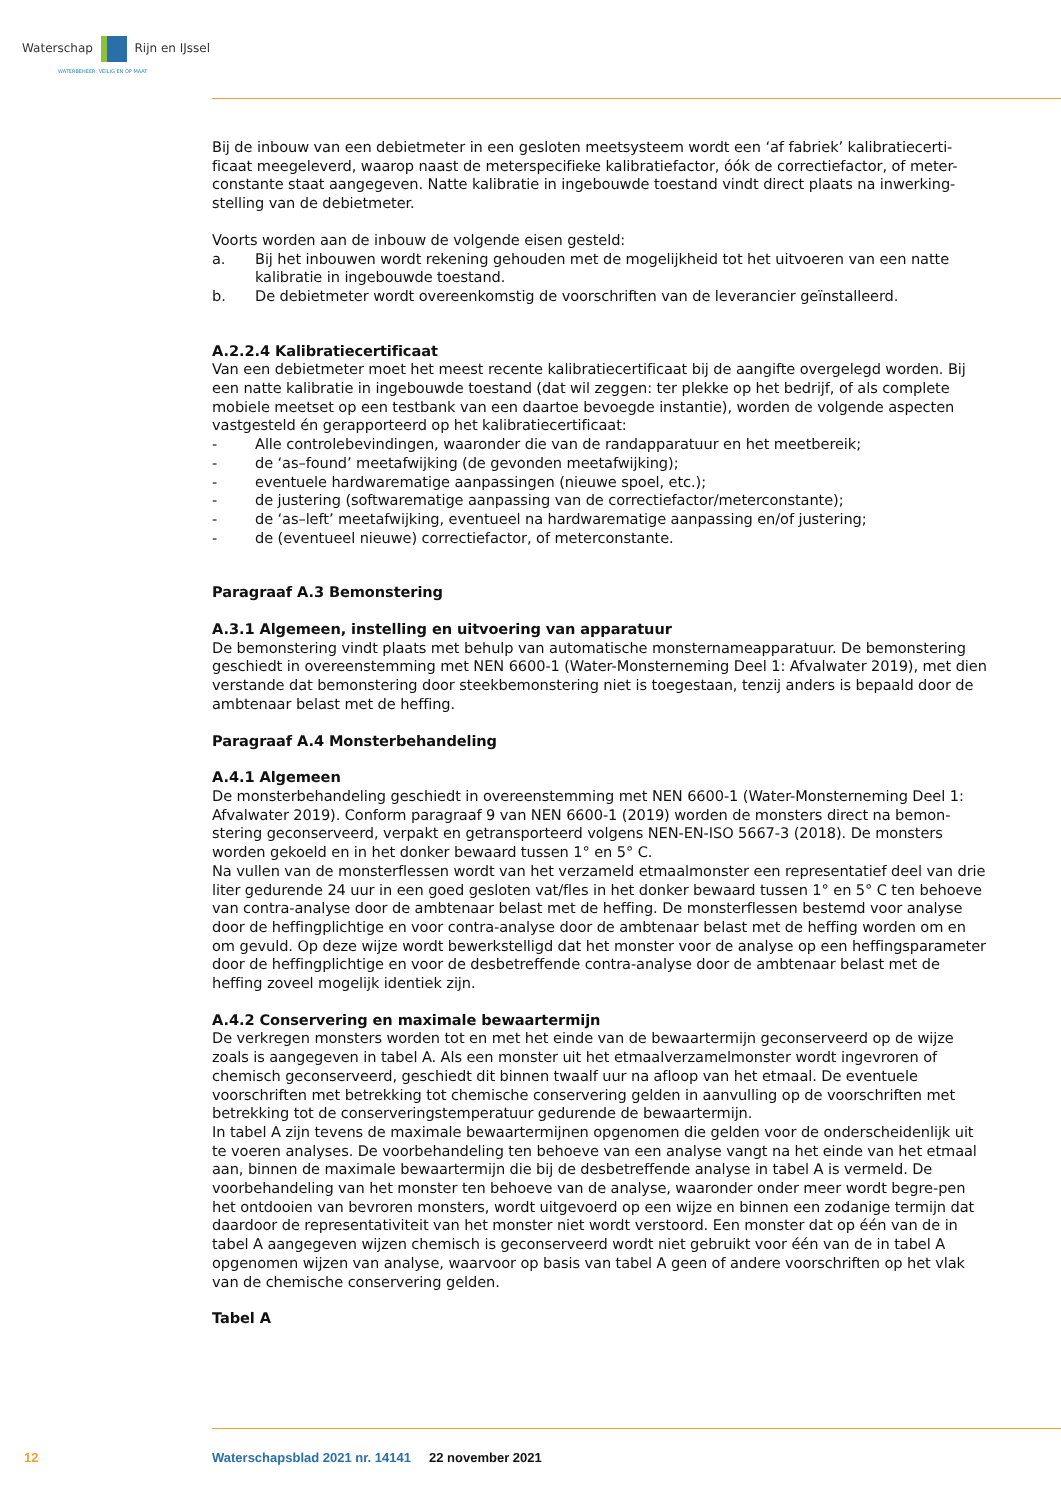Waterschap Rijn en IJssel
WATERBEHEER: VEILIG EN OP MAAT
Bij de inbouw van een debietmeter in een gesloten meetsysteem wordt een ‘af fabriek’ kalibratiecerti-ficaat meegeleverd, waarop naast de meterspecifieke kalibratiefactor, óók de correctiefactor, of meter-constante staat aangegeven. Natte kalibratie in ingebouwde toestand vindt direct plaats na inwerking-stelling van de debietmeter.
Voorts worden aan de inbouw de volgende eisen gesteld:
a. Bij het inbouwen wordt rekening gehouden met de mogelijkheid tot het uitvoeren van een natte kalibratie in ingebouwde toestand.
b. De debietmeter wordt overeenkomstig de voorschriften van de leverancier geïnstalleerd.
A.2.2.4 Kalibratiecertificaat
Van een debietmeter moet het meest recente kalibratiecertificaat bij de aangifte overgelegd worden. Bij een natte kalibratie in ingebouwde toestand (dat wil zeggen: ter plekke op het bedrijf, of als complete mobiele meetset op een testbank van een daartoe bevoegde instantie), worden de volgende aspecten vastgesteld én gerapporteerd op het kalibratiecertificaat:
- Alle controlebevindingen, waaronder die van de randapparatuur en het meetbereik;
- de ‘as–found’ meetafwijking (de gevonden meetafwijking);
- eventuele hardwarematige aanpassingen (nieuwe spoel, etc.);
- de justering (softwarematige aanpassing van de correctiefactor/meterconstante);
- de ‘as–left’ meetafwijking, eventueel na hardwarematige aanpassing en/of justering;
- de (eventueel nieuwe) correctiefactor, of meterconstante.
Paragraaf A.3 Bemonstering
A.3.1 Algemeen, instelling en uitvoering van apparatuur
De bemonstering vindt plaats met behulp van automatische monsternameapparatuur. De bemonstering geschiedt in overeenstemming met NEN 6600-1 (Water-Monsterneming Deel 1: Afvalwater 2019), met dien verstande dat bemonstering door steekbemonstering niet is toegestaan, tenzij anders is bepaald door de ambtenaar belast met de heffing.
Paragraaf A.4 Monsterbehandeling
A.4.1 Algemeen
De monsterbehandeling geschiedt in overeenstemming met NEN 6600-1 (Water-Monsterneming Deel 1: Afvalwater 2019). Conform paragraaf 9 van NEN 6600-1 (2019) worden de monsters direct na bemon-stering geconserveerd, verpakt en getransporteerd volgens NEN-EN-ISO 5667-3 (2018). De monsters worden gekoeld en in het donker bewaard tussen 1° en 5° C.
Na vullen van de monsterflessen wordt van het verzameld etmaalmonster een representatief deel van drie liter gedurende 24 uur in een goed gesloten vat/fles in het donker bewaard tussen 1° en 5° C ten behoeve van contra-analyse door de ambtenaar belast met de heffing. De monsterflessen bestemd voor analyse door de heffingplichtige en voor contra-analyse door de ambtenaar belast met de heffing worden om en om gevuld. Op deze wijze wordt bewerkstelligd dat het monster voor de analyse op een heffingsparameter door de heffingplichtige en voor de desbetreffende contra-analyse door de ambtenaar belast met de heffing zoveel mogelijk identiek zijn.
A.4.2 Conservering en maximale bewaartermijn
De verkregen monsters worden tot en met het einde van de bewaartermijn geconserveerd op de wijze zoals is aangegeven in tabel A. Als een monster uit het etmaalverzamelmonster wordt ingevroren of chemisch geconserveerd, geschiedt dit binnen twaalf uur na afloop van het etmaal. De eventuele voorschriften met betrekking tot chemische conservering gelden in aanvulling op de voorschriften met betrekking tot de conserveringstemperatuur gedurende de bewaartermijn.
In tabel A zijn tevens de maximale bewaartermijnen opgenomen die gelden voor de onderscheidenlijk uit te voeren analyses. De voorbehandeling ten behoeve van een analyse vangt na het einde van het etmaal aan, binnen de maximale bewaartermijn die bij de desbetreffende analyse in tabel A is vermeld. De voorbehandeling van het monster ten behoeve van de analyse, waaronder onder meer wordt begre-pen het ontdooien van bevroren monsters, wordt uitgevoerd op een wijze en binnen een zodanige termijn dat daardoor de representativiteit van het monster niet wordt verstoord. Een monster dat op één van de in tabel A aangegeven wijzen chemisch is geconserveerd wordt niet gebruikt voor één van de in tabel A opgenomen wijzen van analyse, waarvoor op basis van tabel A geen of andere voorschriften op het vlak van de chemische conservering gelden.
Tabel A
12
Waterschapsblad 2021 nr. 14141 22 november 2021